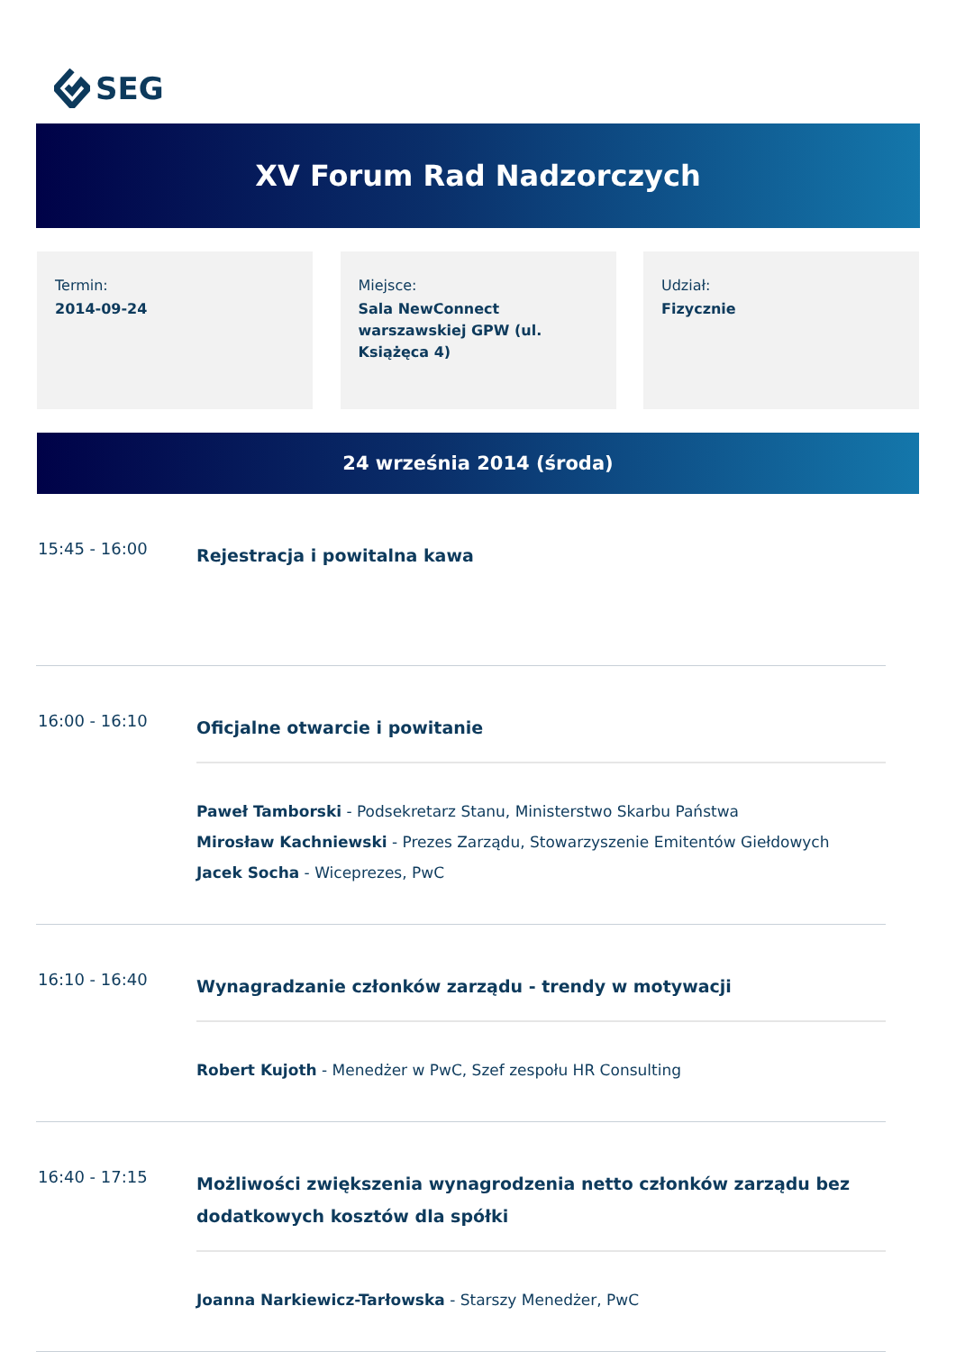SEG
XV Forum Rad Nadzorczych
Termin:
2014-09-24
Miejsce:
Sala NewConnect warszawskiej GPW (ul. Książęca 4)
Udział:
Fizycznie
24 września 2014 (środa)
15:45 - 16:00
Rejestracja i powitalna kawa
16:00 - 16:10
Oficjalne otwarcie i powitanie
Paweł Tamborski - Podsekretarz Stanu, Ministerstwo Skarbu Państwa
Mirosław Kachniewski - Prezes Zarządu, Stowarzyszenie Emitentów Giełdowych
Jacek Socha - Wiceprezes, PwC
16:10 - 16:40
Wynagradzanie członków zarządu - trendy w motywacji
Robert Kujoth - Menedżer w PwC, Szef zespołu HR Consulting
16:40 - 17:15
Możliwości zwiększenia wynagrodzenia netto członków zarządu bez dodatkowych kosztów dla spółki
Joanna Narkiewicz-Tarłowska - Starszy Menedżer, PwC